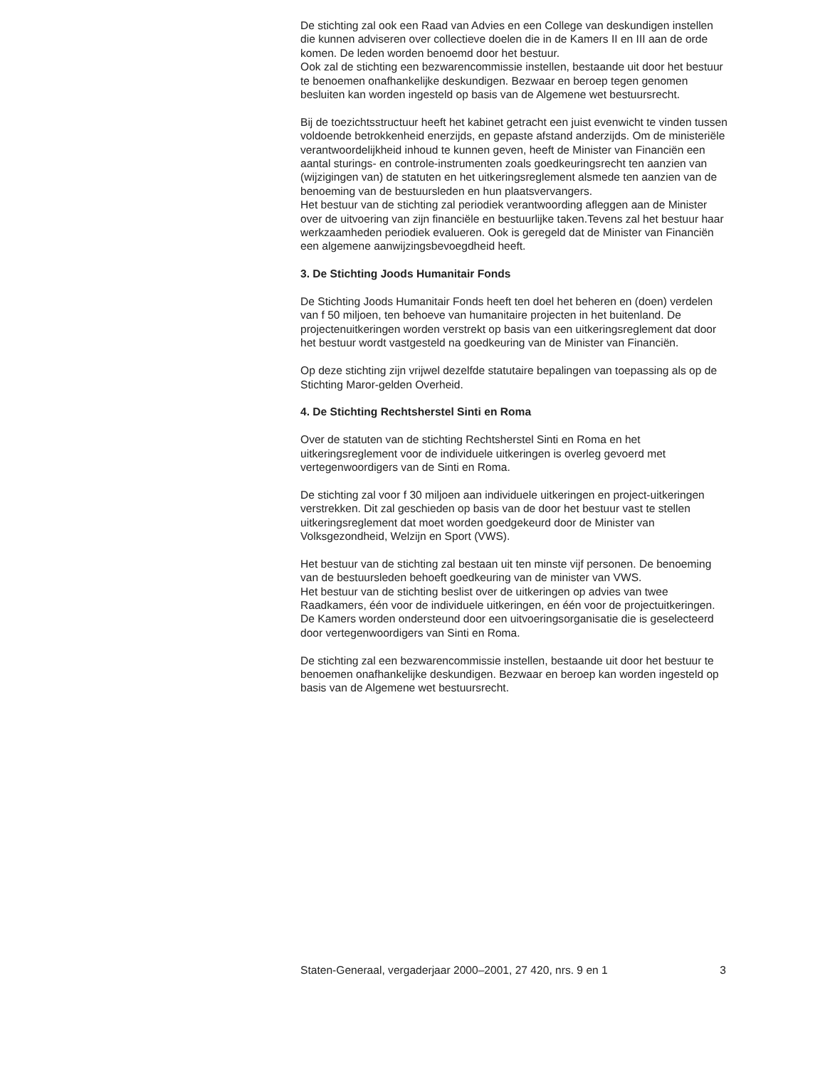De stichting zal ook een Raad van Advies en een College van deskundigen instellen die kunnen adviseren over collectieve doelen die in de Kamers II en III aan de orde komen. De leden worden benoemd door het bestuur.
Ook zal de stichting een bezwarencommissie instellen, bestaande uit door het bestuur te benoemen onafhankelijke deskundigen. Bezwaar en beroep tegen genomen besluiten kan worden ingesteld op basis van de Algemene wet bestuursrecht.
Bij de toezichtsstructuur heeft het kabinet getracht een juist evenwicht te vinden tussen voldoende betrokkenheid enerzijds, en gepaste afstand anderzijds. Om de ministeriële verantwoordelijkheid inhoud te kunnen geven, heeft de Minister van Financiën een aantal sturings- en controle-instrumenten zoals goedkeuringsrecht ten aanzien van (wijzigingen van) de statuten en het uitkeringsreglement alsmede ten aanzien van de benoeming van de bestuursleden en hun plaatsvervangers.
Het bestuur van de stichting zal periodiek verantwoording afleggen aan de Minister over de uitvoering van zijn financiële en bestuurlijke taken.Tevens zal het bestuur haar werkzaamheden periodiek evalueren. Ook is geregeld dat de Minister van Financiën een algemene aanwijzingsbevoegdheid heeft.
3. De Stichting Joods Humanitair Fonds
De Stichting Joods Humanitair Fonds heeft ten doel het beheren en (doen) verdelen van f 50 miljoen, ten behoeve van humanitaire projecten in het buitenland. De projectenuitkeringen worden verstrekt op basis van een uitkeringsreglement dat door het bestuur wordt vastgesteld na goedkeuring van de Minister van Financiën.
Op deze stichting zijn vrijwel dezelfde statutaire bepalingen van toepassing als op de Stichting Maror-gelden Overheid.
4. De Stichting Rechtsherstel Sinti en Roma
Over de statuten van de stichting Rechtsherstel Sinti en Roma en het uitkeringsreglement voor de individuele uitkeringen is overleg gevoerd met vertegenwoordigers van de Sinti en Roma.
De stichting zal voor f 30 miljoen aan individuele uitkeringen en project-uitkeringen verstrekken. Dit zal geschieden op basis van de door het bestuur vast te stellen uitkeringsreglement dat moet worden goedgekeurd door de Minister van Volksgezondheid, Welzijn en Sport (VWS).
Het bestuur van de stichting zal bestaan uit ten minste vijf personen. De benoeming van de bestuursleden behoeft goedkeuring van de minister van VWS.
Het bestuur van de stichting beslist over de uitkeringen op advies van twee Raadkamers, één voor de individuele uitkeringen, en één voor de projectuitkeringen.
De Kamers worden ondersteund door een uitvoeringsorganisatie die is geselecteerd door vertegenwoordigers van Sinti en Roma.
De stichting zal een bezwarencommissie instellen, bestaande uit door het bestuur te benoemen onafhankelijke deskundigen. Bezwaar en beroep kan worden ingesteld op basis van de Algemene wet bestuursrecht.
Staten-Generaal, vergaderjaar 2000–2001, 27 420, nrs. 9 en 1 3